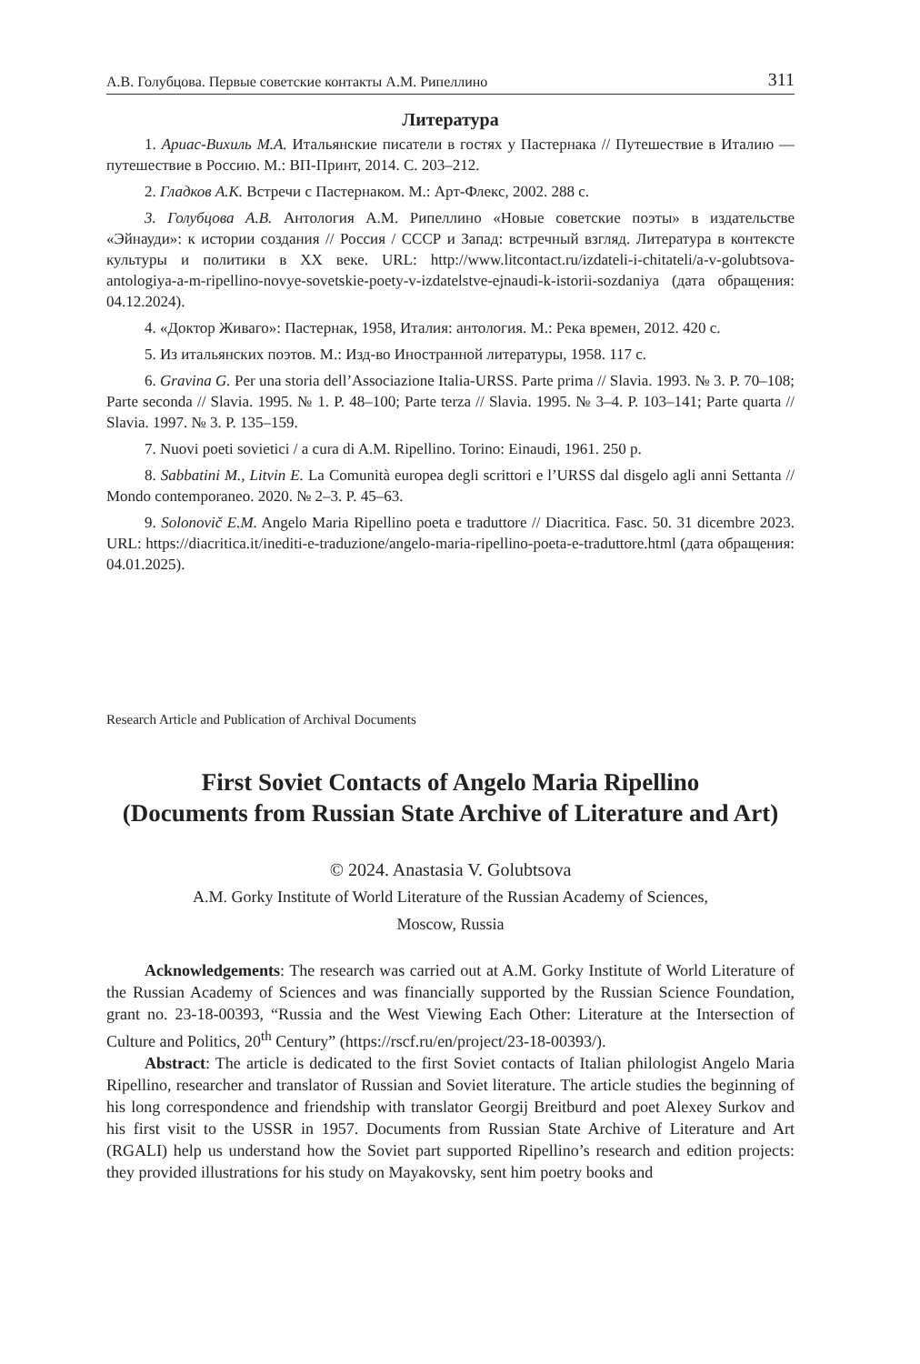А.В. Голубцова. Первые советские контакты А.М. Рипеллино 311
Литература
1. Ариас-Вихиль М.А. Итальянские писатели в гостях у Пастернака // Путешествие в Италию — путешествие в Россию. М.: ВП-Принт, 2014. С. 203–212.
2. Гладков А.К. Встречи с Пастернаком. М.: Арт-Флекс, 2002. 288 с.
3. Голубцова А.В. Антология А.М. Рипеллино «Новые советские поэты» в издательстве «Эйнауди»: к истории создания // Россия / СССР и Запад: встречный взгляд. Литература в контексте культуры и политики в XX веке. URL: http://www.litcontact.ru/izdateli-i-chitateli/a-v-golubtsova-antologiya-a-m-ripellino-novye-sovetskie-poety-v-izdatelstve-ejnaudi-k-istorii-sozdaniya (дата обращения: 04.12.2024).
4. «Доктор Живаго»: Пастернак, 1958, Италия: антология. М.: Река времен, 2012. 420 с.
5. Из итальянских поэтов. М.: Изд-во Иностранной литературы, 1958. 117 с.
6. Gravina G. Per una storia dell’Associazione Italia-URSS. Parte prima // Slavia. 1993. № 3. P. 70–108; Parte seconda // Slavia. 1995. № 1. P. 48–100; Parte terza // Slavia. 1995. № 3–4. P. 103–141; Parte quarta // Slavia. 1997. № 3. P. 135–159.
7. Nuovi poeti sovietici / a cura di A.M. Ripellino. Torino: Einaudi, 1961. 250 p.
8. Sabbatini M., Litvin E. La Comunità europea degli scrittori e l’URSS dal disgelo agli anni Settanta // Mondo contemporaneo. 2020. № 2–3. P. 45–63.
9. Solonovič E.M. Angelo Maria Ripellino poeta e traduttore // Diacritica. Fasc. 50. 31 dicembre 2023. URL: https://diacritica.it/inediti-e-traduzione/angelo-maria-ripellino-poeta-e-traduttore.html (дата обращения: 04.01.2025).
Research Article and Publication of Archival Documents
First Soviet Contacts of Angelo Maria Ripellino
(Documents from Russian State Archive of Literature and Art)
© 2024. Anastasia V. Golubtsova
A.M. Gorky Institute of World Literature of the Russian Academy of Sciences,
Moscow, Russia
Acknowledgements: The research was carried out at A.M. Gorky Institute of World Literature of the Russian Academy of Sciences and was financially supported by the Russian Science Foundation, grant no. 23-18-00393, “Russia and the West Viewing Each Other: Literature at the Intersection of Culture and Politics, 20<sup>th</sup> Century” (https://rscf.ru/en/project/23-18-00393/).
Abstract: The article is dedicated to the first Soviet contacts of Italian philologist Angelo Maria Ripellino, researcher and translator of Russian and Soviet literature. The article studies the beginning of his long correspondence and friendship with translator Georgij Breitburd and poet Alexey Surkov and his first visit to the USSR in 1957. Documents from Russian State Archive of Literature and Art (RGALI) help us understand how the Soviet part supported Ripellino’s research and edition projects: they provided illustrations for his study on Mayakovsky, sent him poetry books and